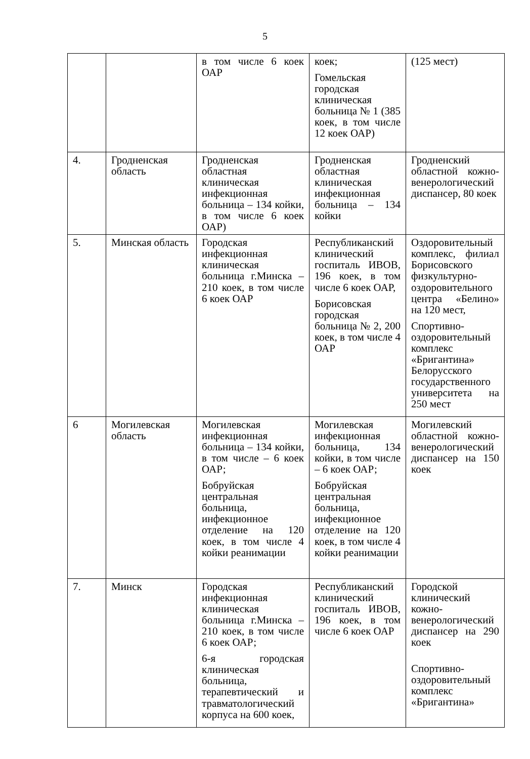5
| | | в том числе 6 коек ОАР | коек; Гомельская городская клиническая больница № 1 (385 коек, в том числе 12 коек ОАР) | (125 мест) |
| 4. | Гродненская область | Гродненская областная клиническая инфекционная больница – 134 койки, в том числе 6 коек ОАР) | Гродненская областная клиническая инфекционная больница – 134 койки | Гродненский областной кожно-венерологический диспансер, 80 коек |
| 5. | Минская область | Городская инфекционная клиническая больница г.Минска – 210 коек, в том числе 6 коек ОАР | Республиканский клинический госпиталь ИВОВ, 196 коек, в том числе 6 коек ОАР, Борисовская городская больница № 2, 200 коек, в том числе 4 ОАР | Оздоровительный комплекс, филиал Борисовского физкультурно-оздоровительного центра «Белино» на 120 мест, Спортивно-оздоровительный комплекс «Бригантина» Белорусского государственного университета на 250 мест |
| 6 | Могилевская область | Могилевская инфекционная больница – 134 койки, в том числе – 6 коек ОАР; Бобруйская центральная больница, инфекционное отделение на 120 коек, в том числе 4 койки реанимации | Могилевская инфекционная больница, 134 койки, в том числе – 6 коек ОАР; Бобруйская центральная больница, инфекционное отделение на 120 коек, в том числе 4 койки реанимации | Могилевский областной кожно-венерологический диспансер на 150 коек |
| 7. | Минск | Городская инфекционная клиническая больница г.Минска – 210 коек, в том числе 6 коек ОАР; 6-я городская клиническая больница, терапевтический и травматологический корпуса на 600 коек, | Республиканский клинический госпиталь ИВОВ, 196 коек, в том числе 6 коек ОАР | Городской клинический кожно-венерологический диспансер на 290 коек Спортивно-оздоровительный комплекс «Бригантина» |